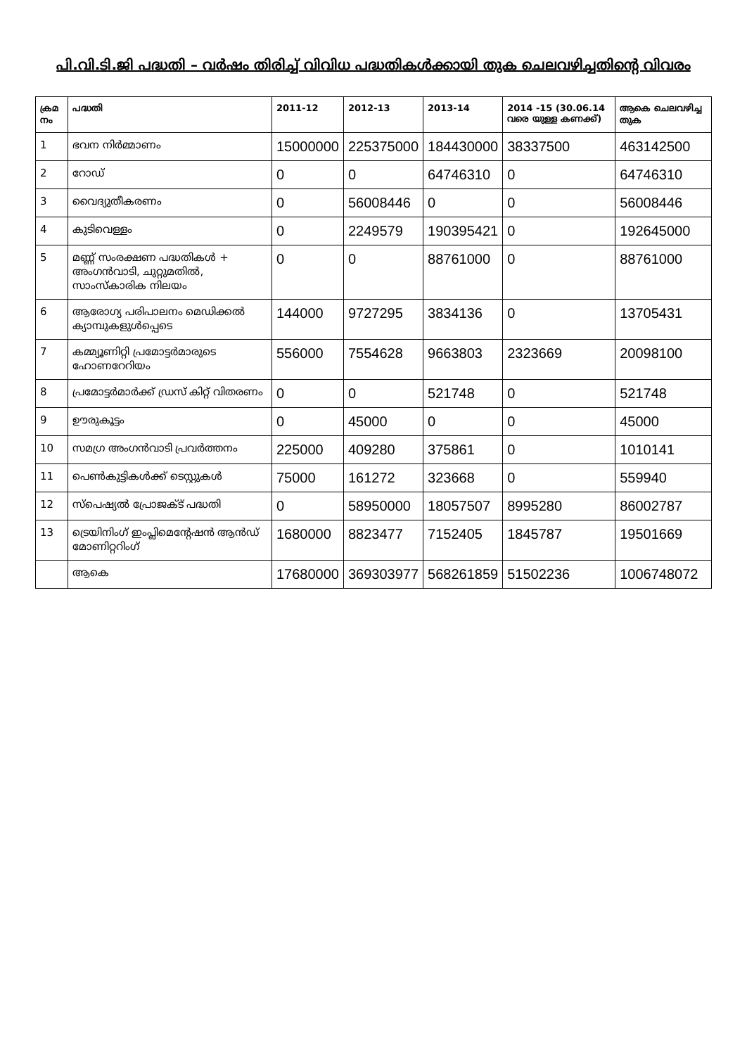പി.വി.ടി.ജി പദ്ധതി – വർഷം തിരിച്ച് വിവിധ പദ്ധതികൾക്കായി തുക ചെലവഴിച്ചതിന്റെ വിവരം
| ക്രമ നം | പദ്ധതി | 2011-12 | 2012-13 | 2013-14 | 2014 -15 (30.06.14 വരെ യുള്ള കണക്ക്) | ആകെ ചെലവഴിച്ച തുക |
| --- | --- | --- | --- | --- | --- | --- |
| 1 | ഭവന നിർമ്മാണം | 15000000 | 225375000 | 184430000 | 38337500 | 463142500 |
| 2 | റോഡ് | 0 | 0 | 64746310 | 0 | 64746310 |
| 3 | വൈദ്യുതീകരണം | 0 | 56008446 | 0 | 0 | 56008446 |
| 4 | കുടിവെള്ളം | 0 | 2249579 | 190395421 | 0 | 192645000 |
| 5 | മണ്ണ് സംരക്ഷണ പദ്ധതികൾ + അംഗൻവാടി, ചുറ്റുമതിൽ, സാംസ്കാരിക നിലയം | 0 | 0 | 88761000 | 0 | 88761000 |
| 6 | ആരോഗ്യ പരിപാലനം മെഡിക്കൽ ക്യാമ്പുകളുൾപ്പെടെ | 144000 | 9727295 | 3834136 | 0 | 13705431 |
| 7 | കമ്മ്യൂണിറ്റി പ്രമോട്ടർമാരുടെ ഹോണറേറിയം | 556000 | 7554628 | 9663803 | 2323669 | 20098100 |
| 8 | പ്രമോട്ടർമാർക്ക് ഡ്രസ് കിറ്റ് വിതരണം | 0 | 0 | 521748 | 0 | 521748 |
| 9 | ഊരുകൂട്ടം | 0 | 45000 | 0 | 0 | 45000 |
| 10 | സമഗ്ര അംഗൻവാടി പ്രവർത്തനം | 225000 | 409280 | 375861 | 0 | 1010141 |
| 11 | പെൺകുട്ടികൾക്ക് ടെസ്റ്റുകൾ | 75000 | 161272 | 323668 | 0 | 559940 |
| 12 | സ്പെഷ്യൽ പ്രോജക്ട് പദ്ധതി | 0 | 58950000 | 18057507 | 8995280 | 86002787 |
| 13 | ട്രെയിനിംഗ് ഇംപ്ലിമെന്റേഷൻ ആൻഡ് മോണിറ്ററിംഗ് | 1680000 | 8823477 | 7152405 | 1845787 | 19501669 |
| | ആകെ | 17680000 | 369303977 | 568261859 | 51502236 | 1006748072 |